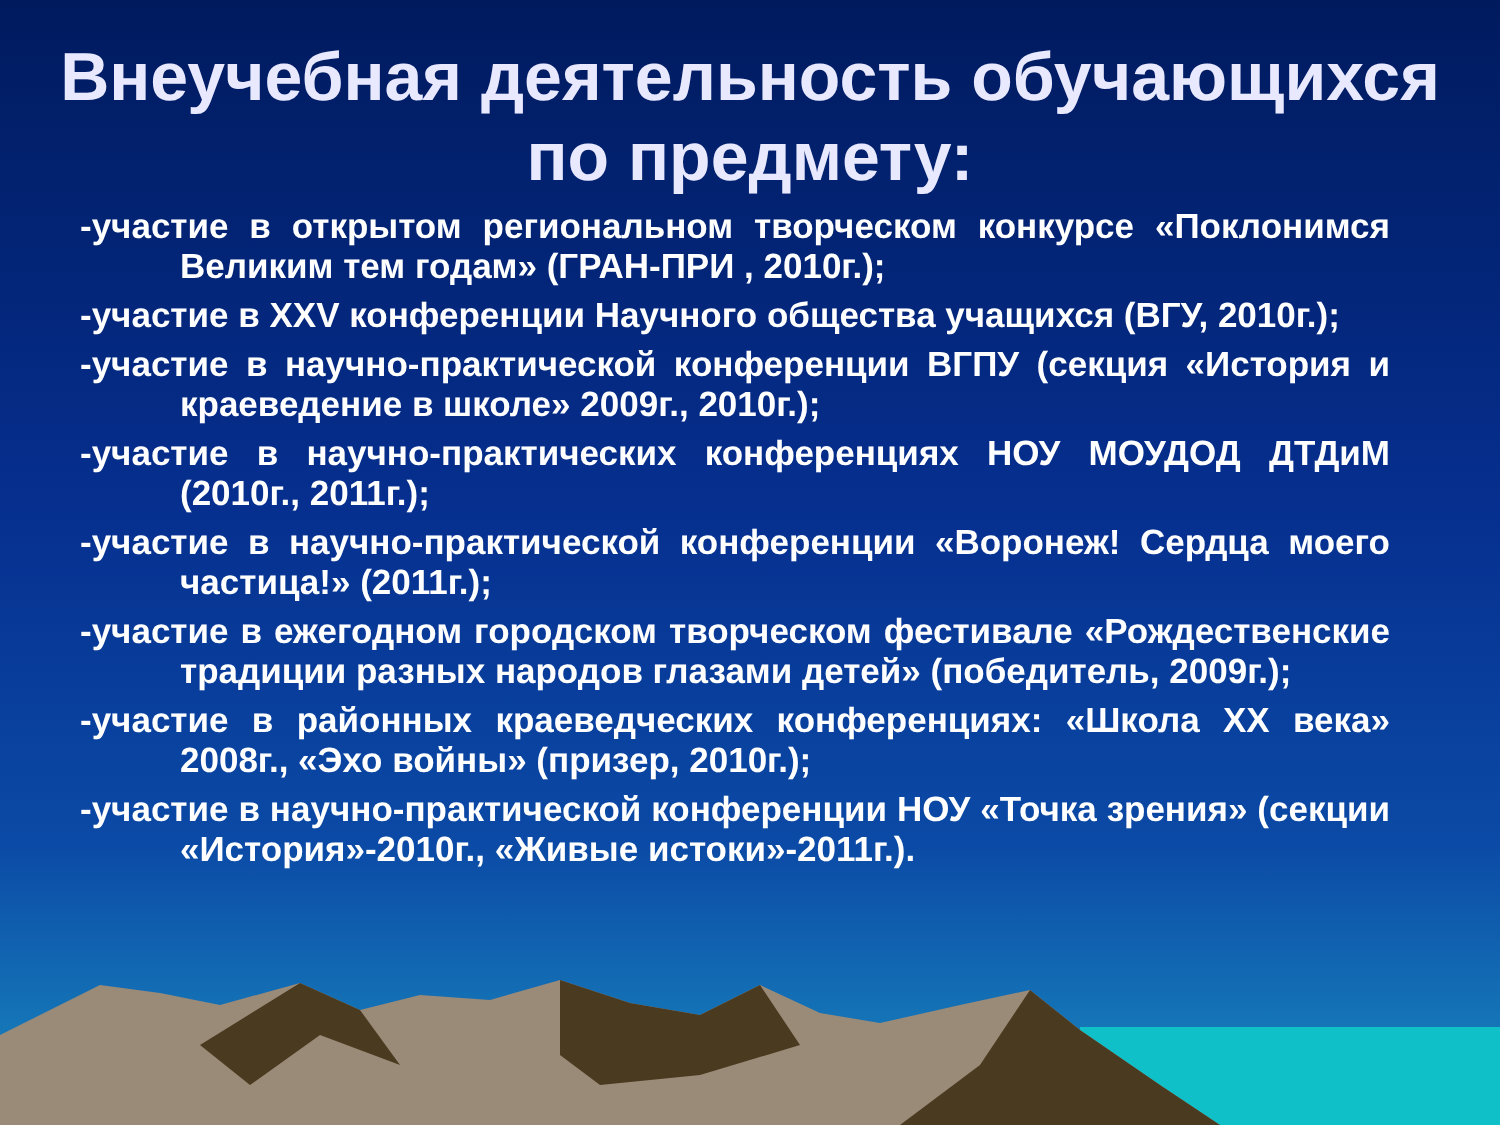Внеучебная деятельность обучающихся по предмету:
-участие в открытом региональном творческом конкурсе «Поклонимся Великим тем годам» (ГРАН-ПРИ , 2010г.);
-участие в XXV конференции Научного общества учащихся (ВГУ, 2010г.);
-участие в научно-практической конференции ВГПУ (секция «История и краеведение в школе» 2009г., 2010г.);
-участие в научно-практических конференциях НОУ МОУДОД ДТДиМ (2010г., 2011г.);
-участие в научно-практической конференции «Воронеж! Сердца моего частица!» (2011г.);
-участие в ежегодном городском творческом фестивале «Рождественские традиции разных народов глазами детей» (победитель, 2009г.);
-участие в районных краеведческих конференциях: «Школа XX века» 2008г., «Эхо войны» (призер, 2010г.);
-участие в научно-практической конференции НОУ «Точка зрения» (секции «История»-2010г., «Живые истоки»-2011г.).